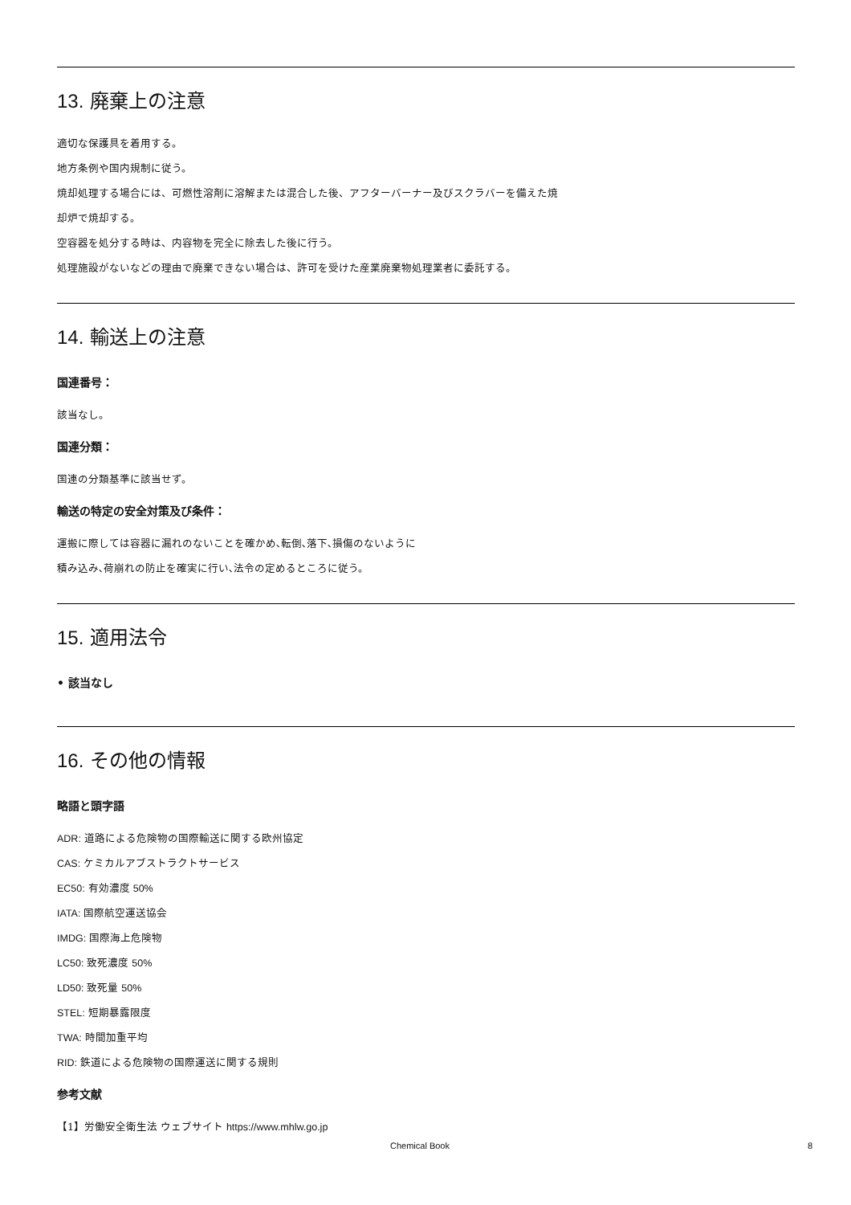13. 廃棄上の注意
適切な保護具を着用する。
地方条例や国内規制に従う。
焼却処理する場合には、可燃性溶剤に溶解または混合した後、アフターバーナー及びスクラバーを備えた焼
却炉で焼却する。
空容器を処分する時は、内容物を完全に除去した後に行う。
処理施設がないなどの理由で廃棄できない場合は、許可を受けた産業廃棄物処理業者に委託する。
14. 輸送上の注意
国連番号：
該当なし。
国連分類：
国連の分類基準に該当せず。
輸送の特定の安全対策及び条件：
運搬に際しては容器に漏れのないことを確かめ､転倒､落下､損傷のないように
積み込み､荷崩れの防止を確実に行い､法令の定めるところに従う。
15. 適用法令
• 該当なし
16. その他の情報
略語と頭字語
ADR: 道路による危険物の国際輸送に関する欧州協定
CAS: ケミカルアブストラクトサービス
EC50: 有効濃度 50%
IATA: 国際航空運送協会
IMDG: 国際海上危険物
LC50: 致死濃度 50%
LD50: 致死量 50%
STEL: 短期暴露限度
TWA: 時間加重平均
RID: 鉄道による危険物の国際運送に関する規則
参考文献
【1】労働安全衛生法 ウェブサイト https://www.mhlw.go.jp
Chemical Book 8